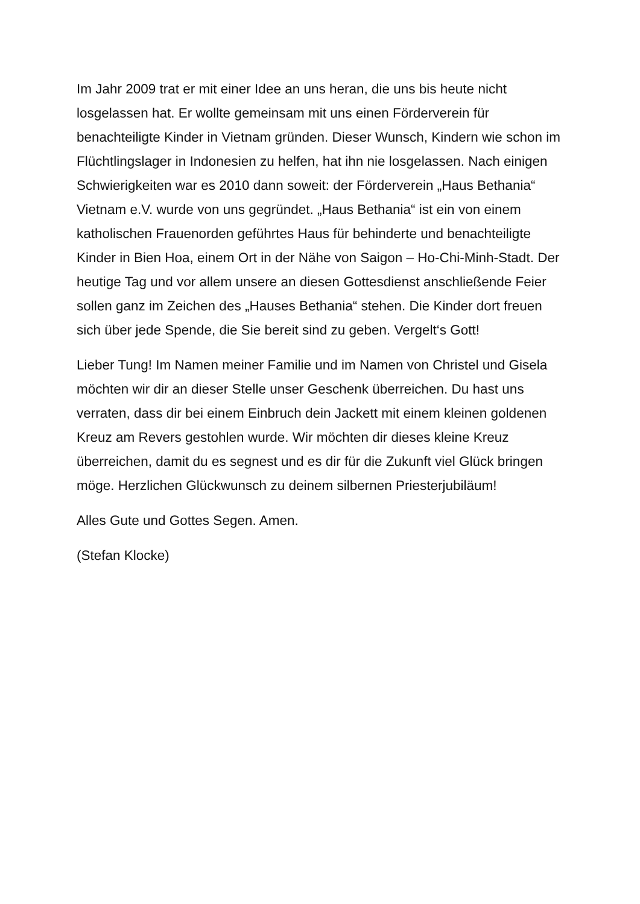Im Jahr 2009 trat er mit einer Idee an uns heran, die uns bis heute nicht losgelassen hat. Er wollte gemeinsam mit uns einen Förderverein für benachteiligte Kinder in Vietnam gründen. Dieser Wunsch, Kindern wie schon im Flüchtlingslager in Indonesien zu helfen, hat ihn nie losgelassen. Nach einigen Schwierigkeiten war es 2010 dann soweit: der Förderverein „Haus Bethania“ Vietnam e.V. wurde von uns gegründet. „Haus Bethania“ ist ein von einem katholischen Frauenorden geführtes Haus für behinderte und benachteiligte Kinder in Bien Hoa, einem Ort in der Nähe von Saigon – Ho-Chi-Minh-Stadt. Der heutige Tag und vor allem unsere an diesen Gottesdienst anschließende Feier sollen ganz im Zeichen des „Hauses Bethania“ stehen. Die Kinder dort freuen sich über jede Spende, die Sie bereit sind zu geben. Vergelt‘s Gott!
Lieber Tung! Im Namen meiner Familie und im Namen von Christel und Gisela möchten wir dir an dieser Stelle unser Geschenk überreichen. Du hast uns verraten, dass dir bei einem Einbruch dein Jackett mit einem kleinen goldenen Kreuz am Revers gestohlen wurde. Wir möchten dir dieses kleine Kreuz überreichen, damit du es segnest und es dir für die Zukunft viel Glück bringen möge. Herzlichen Glückwunsch zu deinem silbernen Priesterjubiläum!
Alles Gute und Gottes Segen. Amen.
(Stefan Klocke)